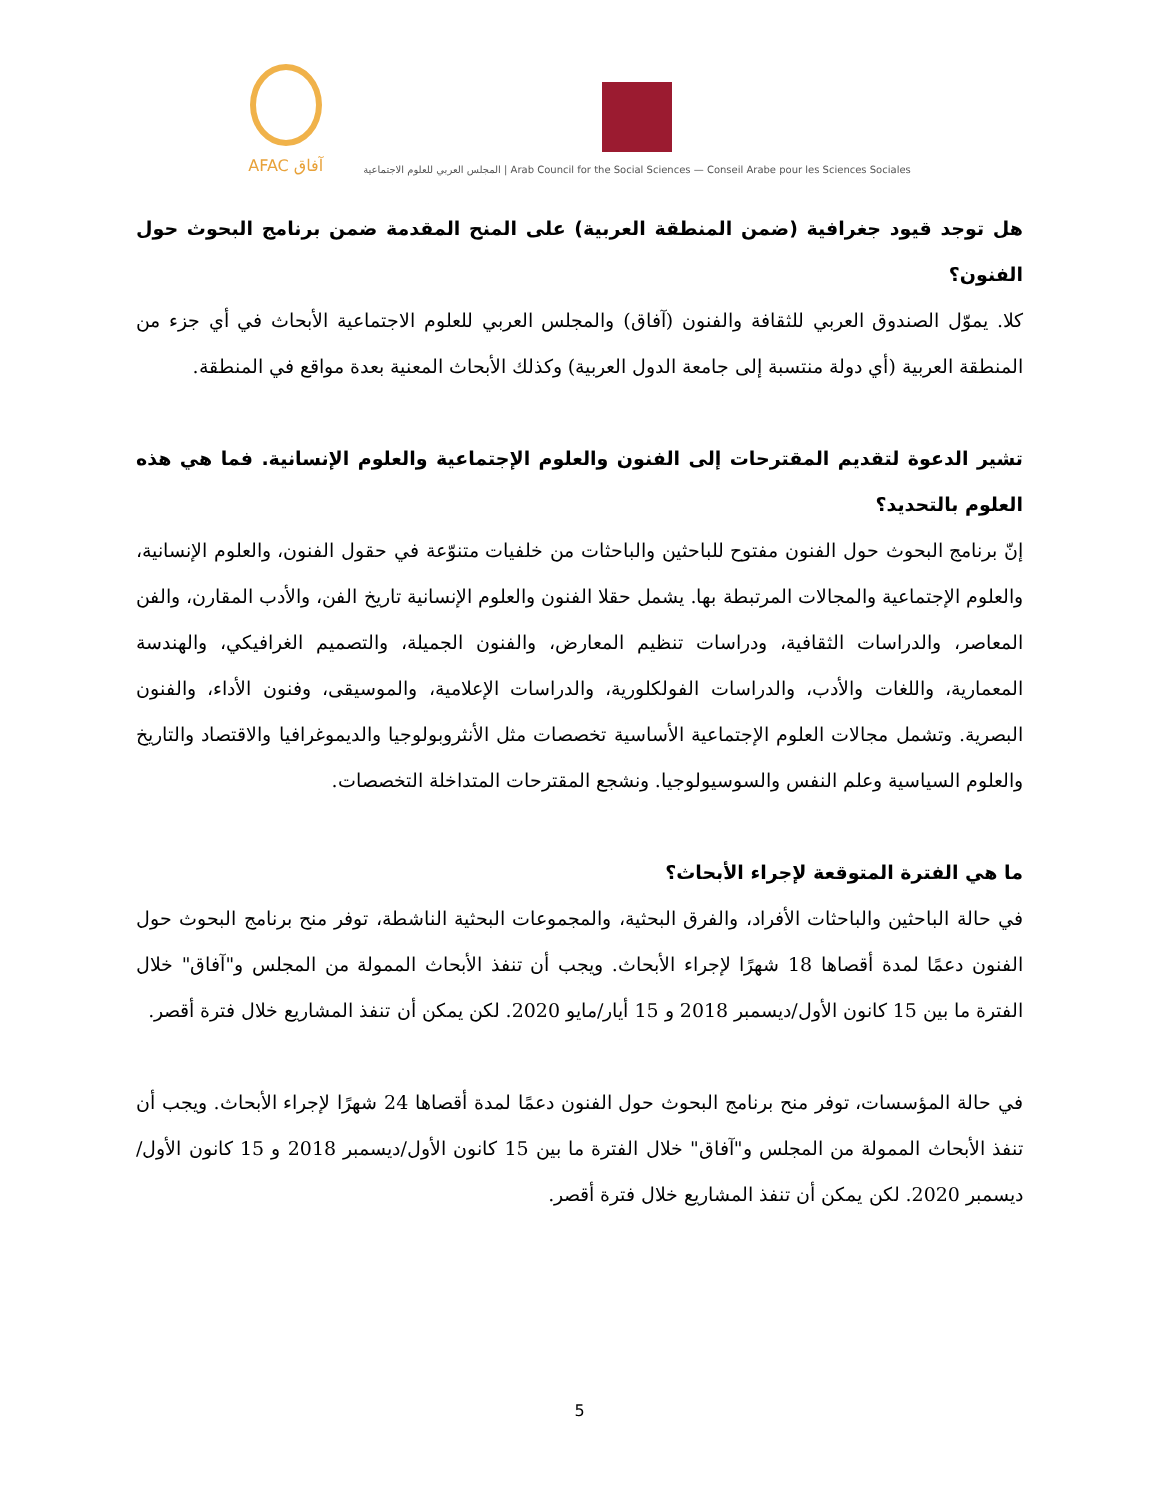AFAC آفاق
المجلس العربي للعلوم الاجتماعية | Arab Council for the Social Sciences — Conseil Arabe pour les Sciences Sociales
هل توجد قيود جغرافية (ضمن المنطقة العربية) على المنح المقدمة ضمن برنامج البحوث حول الفنون؟
كلا. يموّل الصندوق العربي للثقافة والفنون (آفاق) والمجلس العربي للعلوم الاجتماعية الأبحاث في أي جزء من المنطقة العربية (أي دولة منتسبة إلى جامعة الدول العربية) وكذلك الأبحاث المعنية بعدة مواقع في المنطقة.
تشير الدعوة لتقديم المقترحات إلى الفنون والعلوم الإجتماعية والعلوم الإنسانية. فما هي هذه العلوم بالتحديد؟
إنّ برنامج البحوث حول الفنون مفتوح للباحثين والباحثات من خلفيات متنوّعة في حقول الفنون، والعلوم الإنسانية، والعلوم الإجتماعية والمجالات المرتبطة بها. يشمل حقلا الفنون والعلوم الإنسانية تاريخ الفن، والأدب المقارن، والفن المعاصر، والدراسات الثقافية، ودراسات تنظيم المعارض، والفنون الجميلة، والتصميم الغرافيكي، والهندسة المعمارية، واللغات والأدب، والدراسات الفولكلورية، والدراسات الإعلامية، والموسيقى، وفنون الأداء، والفنون البصرية. وتشمل مجالات العلوم الإجتماعية الأساسية تخصصات مثل الأنثروبولوجيا والديموغرافيا والاقتصاد والتاريخ والعلوم السياسية وعلم النفس والسوسيولوجيا. ونشجع المقترحات المتداخلة التخصصات.
ما هي الفترة المتوقعة لإجراء الأبحاث؟
في حالة الباحثين والباحثات الأفراد، والفرق البحثية، والمجموعات البحثية الناشطة، توفر منح برنامج البحوث حول الفنون دعمًا لمدة أقصاها 18 شهرًا لإجراء الأبحاث. ويجب أن تنفذ الأبحاث الممولة من المجلس و"آفاق" خلال الفترة ما بين 15 كانون الأول/ديسمبر 2018 و 15 أيار/مايو 2020. لكن يمكن أن تنفذ المشاريع خلال فترة أقصر.
في حالة المؤسسات، توفر منح برنامج البحوث حول الفنون دعمًا لمدة أقصاها 24 شهرًا لإجراء الأبحاث. ويجب أن تنفذ الأبحاث الممولة من المجلس و"آفاق" خلال الفترة ما بين 15 كانون الأول/ديسمبر 2018 و 15 كانون الأول/ديسمبر 2020. لكن يمكن أن تنفذ المشاريع خلال فترة أقصر.
5